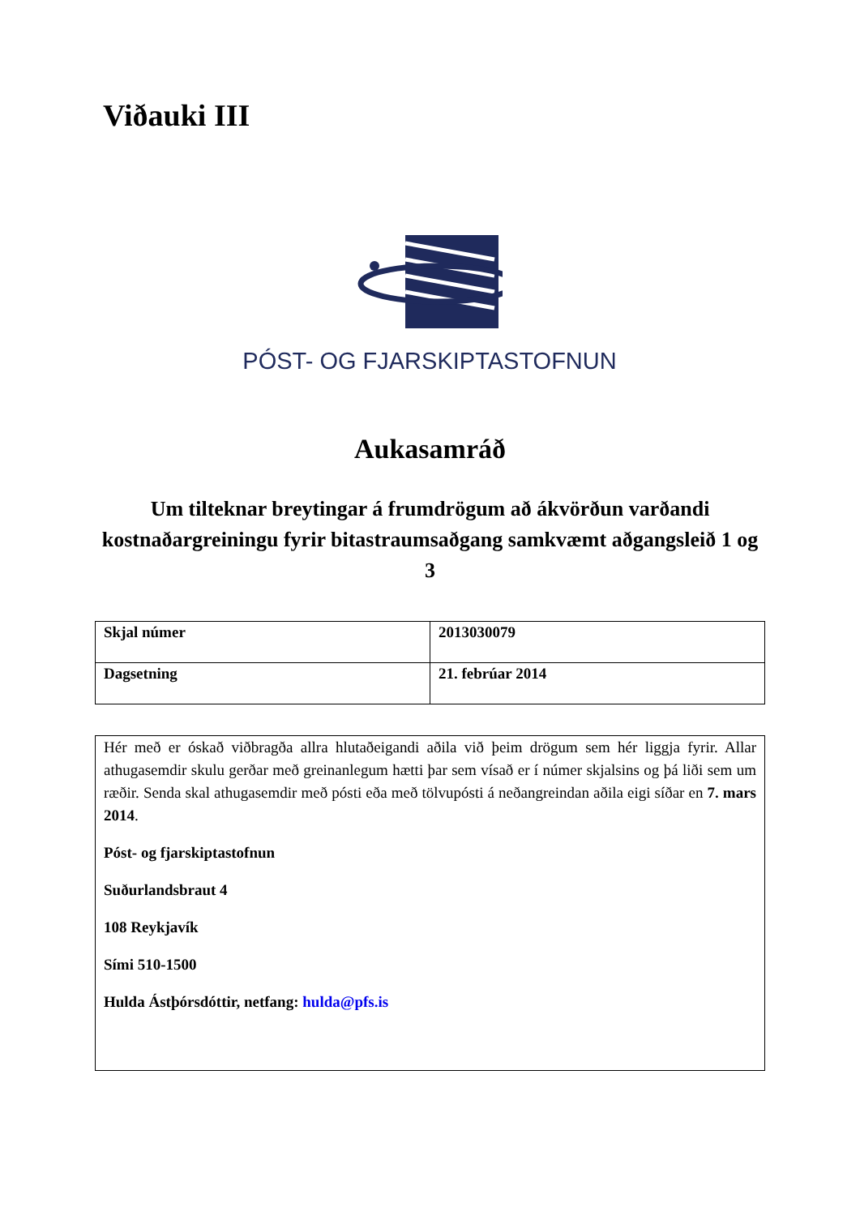Viðauki III
PÓST- OG FJARSKIPTASTOFNUN
Aukasamráð
Um tilteknar breytingar á frumdrögum að ákvörðun varðandi kostnaðargreiningu fyrir bitastraumsaðgang samkvæmt aðgangsleið 1 og 3
| Skjal númer | 2013030079 |
| Dagsetning | 21. febrúar 2014 |
Hér með er óskað viðbragða allra hlutaðeigandi aðila við þeim drögum sem hér liggja fyrir. Allar athugasemdir skulu gerðar með greinanlegum hætti þar sem vísað er í númer skjalsins og þá liði sem um ræðir. Senda skal athugasemdir með pósti eða með tölvupósti á neðangreindan aðila eigi síðar en 7. mars 2014.
Póst- og fjarskiptastofnun
Suðurlandsbraut 4
108 Reykjavík
Sími 510-1500
Hulda Ástþórsdóttir, netfang: hulda@pfs.is